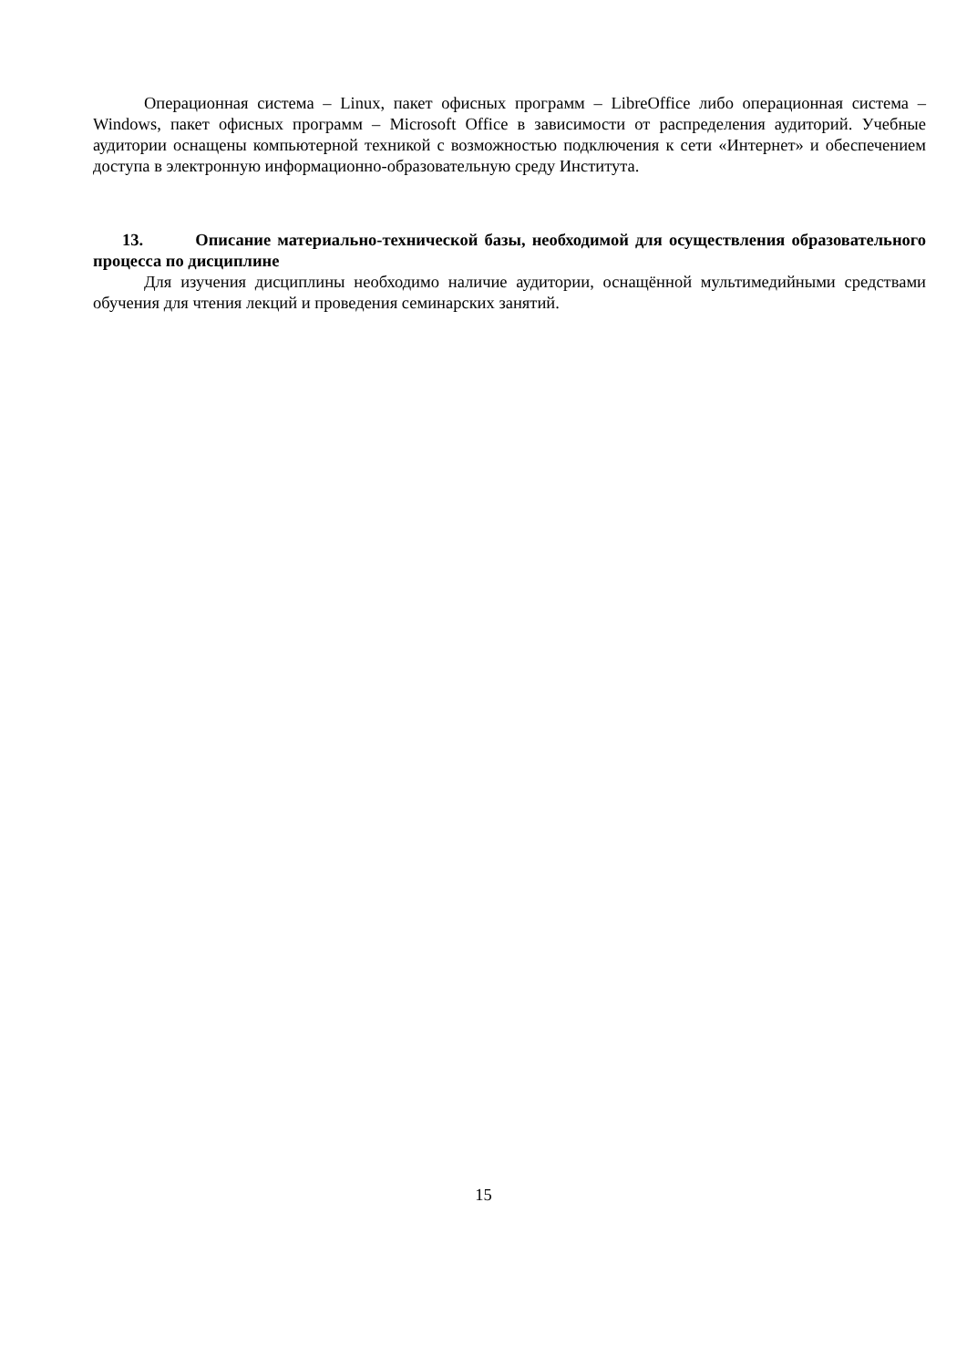Операционная система – Linux, пакет офисных программ – LibreOffice либо операционная система – Windows, пакет офисных программ – Microsoft Office в зависимости от распределения аудиторий. Учебные аудитории оснащены компьютерной техникой с возможностью подключения к сети «Интернет» и обеспечением доступа в электронную информационно-образовательную среду Института.
13. Описание материально-технической базы, необходимой для осуществления образовательного процесса по дисциплине
Для изучения дисциплины необходимо наличие аудитории, оснащённой мультимедийными средствами обучения для чтения лекций и проведения семинарских занятий.
15